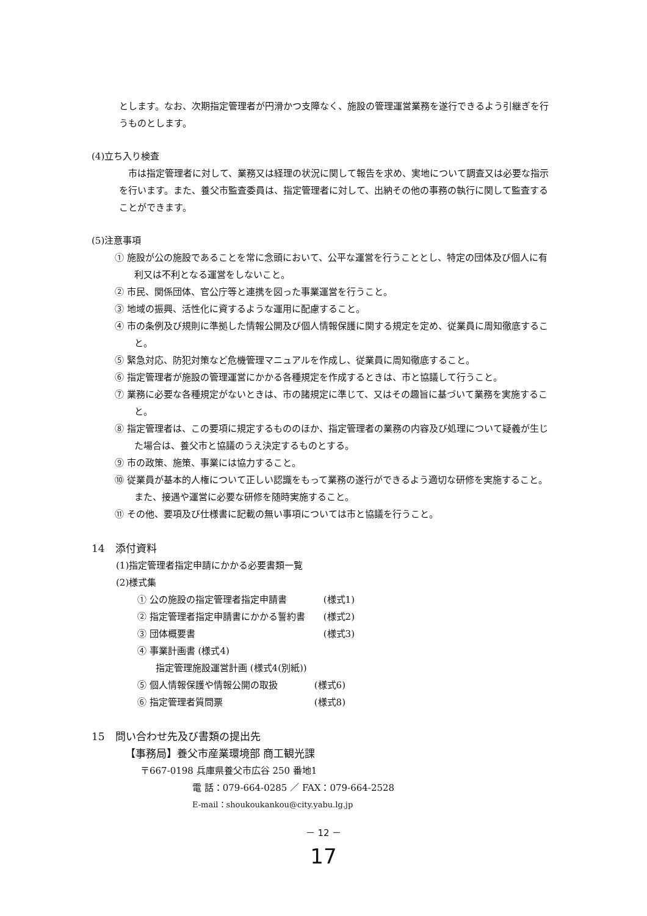とします。なお、次期指定管理者が円滑かつ支障なく、施設の管理運営業務を遂行できるよう引継ぎを行うものとします。
(4)立ち入り検査
市は指定管理者に対して、業務又は経理の状況に関して報告を求め、実地について調査又は必要な指示を行います。また、養父市監査委員は、指定管理者に対して、出納その他の事務の執行に関して監査することができます。
(5)注意事項
① 施設が公の施設であることを常に念頭において、公平な運営を行うこととし、特定の団体及び個人に有利又は不利となる運営をしないこと。
② 市民、関係団体、官公庁等と連携を図った事業運営を行うこと。
③ 地域の振興、活性化に資するような運用に配慮すること。
④ 市の条例及び規則に準拠した情報公開及び個人情報保護に関する規定を定め、従業員に周知徹底すること。
⑤ 緊急対応、防犯対策など危機管理マニュアルを作成し、従業員に周知徹底すること。
⑥ 指定管理者が施設の管理運営にかかる各種規定を作成するときは、市と協議して行うこと。
⑦ 業務に必要な各種規定がないときは、市の諸規定に準じて、又はその趣旨に基づいて業務を実施すること。
⑧ 指定管理者は、この要項に規定するもののほか、指定管理者の業務の内容及び処理について疑義が生じた場合は、養父市と協議のうえ決定するものとする。
⑨ 市の政策、施策、事業には協力すること。
⑩ 従業員が基本的人権について正しい認識をもって業務の遂行ができるよう適切な研修を実施すること。また、接遇や運営に必要な研修を随時実施すること。
⑪ その他、要項及び仕様書に記載の無い事項については市と協議を行うこと。
14　添付資料
(1)指定管理者指定申請にかかる必要書類一覧
(2)様式集
① 公の施設の指定管理者指定申請書 (様式1)
② 指定管理者指定申請書にかかる誓約書 (様式2)
③ 団体概要書 (様式3)
④ 事業計画書 (様式4)
指定管理施設運営計画 (様式4(別紙))
⑤ 個人情報保護や情報公開の取扱 (様式6)
⑥ 指定管理者質問票 (様式8)
15　問い合わせ先及び書類の提出先
【事務局】養父市産業環境部 商工観光課
〒667-0198 兵庫県養父市広谷 250 番地1
電 話：079-664-0285 ／ FAX：079-664-2528
E-mail：shoukoukankou@city.yabu.lg.jp
－ 12 －
17